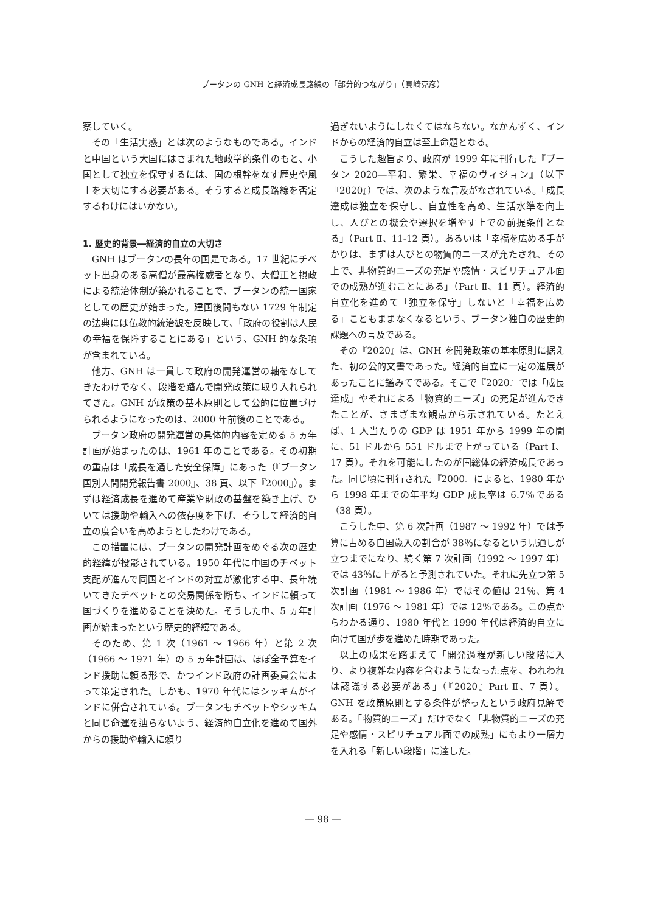ブータンの GNH と経済成長路線の「部分的つながり」（真崎克彦）
察していく。
その「生活実感」とは次のようなものである。インドと中国という大国にはさまれた地政学的条件のもと、小国として独立を保守するには、国の根幹をなす歴史や風土を大切にする必要がある。そうすると成長路線を否定するわけにはいかない。
1. 歴史的背景―経済的自立の大切さ
GNH はブータンの長年の国是である。17 世紀にチベット出身のある高僧が最高権威者となり、大僧正と摂政による統治体制が築かれることで、ブータンの統一国家としての歴史が始まった。建国後間もない 1729 年制定の法典には仏教的統治観を反映して、「政府の役割は人民の幸福を保障することにある」という、GNH 的な条項が含まれている。
他方、GNH は一貫して政府の開発運営の軸をなしてきたわけでなく、段階を踏んで開発政策に取り入れられてきた。GNH が政策の基本原則として公的に位置づけられるようになったのは、2000 年前後のことである。
ブータン政府の開発運営の具体的内容を定める 5 ヵ年計画が始まったのは、1961 年のことである。その初期の重点は「成長を通した安全保障」にあった（『ブータン 国別人間開発報告書 2000』、38 頁、以下『2000』）。まずは経済成長を進めて産業や財政の基盤を築き上げ、ひいては援助や輸入への依存度を下げ、そうして経済的自立の度合いを高めようとしたわけである。
この措置には、ブータンの開発計画をめぐる次の歴史的経緯が投影されている。1950 年代に中国のチベット支配が進んで同国とインドの対立が激化する中、長年続いてきたチベットとの交易関係を断ち、インドに頼って国づくりを進めることを決めた。そうした中、5 ヵ年計画が始まったという歴史的経緯である。
そのため、第 1 次（1961 ～ 1966 年）と第 2 次（1966 ～ 1971 年）の 5 ヵ年計画は、ほぼ全予算をインド援助に頼る形で、かつインド政府の計画委員会によって策定された。しかも、1970 年代にはシッキムがインドに併合されている。ブータンもチベットやシッキムと同じ命運を辿らないよう、経済的自立化を進めて国外からの援助や輸入に頼り
過ぎないようにしなくてはならない。なかんずく、インドからの経済的自立は至上命題となる。
こうした趣旨より、政府が 1999 年に刊行した『ブータン 2020―平和、繁栄、幸福のヴィジョン』（以下『2020』）では、次のような言及がなされている。「成長達成は独立を保守し、自立性を高め、生活水準を向上し、人びとの機会や選択を増やす上での前提条件となる」（Part Ⅱ、11-12 頁）。あるいは「幸福を広める手がかりは、まずは人びとの物質的ニーズが充たされ、その上で、非物質的ニーズの充足や感情・スピリチュアル面での成熟が進むことにある」（Part Ⅱ、11 頁）。経済的自立化を進めて「独立を保守」しないと「幸福を広める」こともままなくなるという、ブータン独自の歴史的課題への言及である。
その『2020』は、GNH を開発政策の基本原則に据えた、初の公的文書であった。経済的自立に一定の進展があったことに鑑みてである。そこで『2020』では「成長達成」やそれによる「物質的ニーズ」の充足が進んできたことが、さまざまな観点から示されている。たとえば、1 人当たりの GDP は 1951 年から 1999 年の間に、51 ドルから 551 ドルまで上がっている（Part Ⅰ、17 頁）。それを可能にしたのが国総体の経済成長であった。同じ頃に刊行された『2000』によると、1980 年から 1998 年までの年平均 GDP 成長率は 6.7％である（38 頁）。
こうした中、第 6 次計画（1987 ～ 1992 年）では予算に占める自国歳入の割合が 38％になるという見通しが立つまでになり、続く第 7 次計画（1992 ～ 1997 年）では 43％に上がると予測されていた。それに先立つ第 5 次計画（1981 ～ 1986 年）ではその値は 21％、第 4 次計画（1976 ～ 1981 年）では 12％である。この点からわかる通り、1980 年代と 1990 年代は経済的自立に向けて国が歩を進めた時期であった。
以上の成果を踏まえて「開発過程が新しい段階に入り、より複雑な内容を含むようになった点を、われわれは認識する必要がある」（『2020』Part Ⅱ、7 頁）。GNH を政策原則とする条件が整ったという政府見解である。「物質的ニーズ」だけでなく「非物質的ニーズの充足や感情・スピリチュアル面での成熟」にもより一層力を入れる「新しい段階」に達した。
― 98 ―